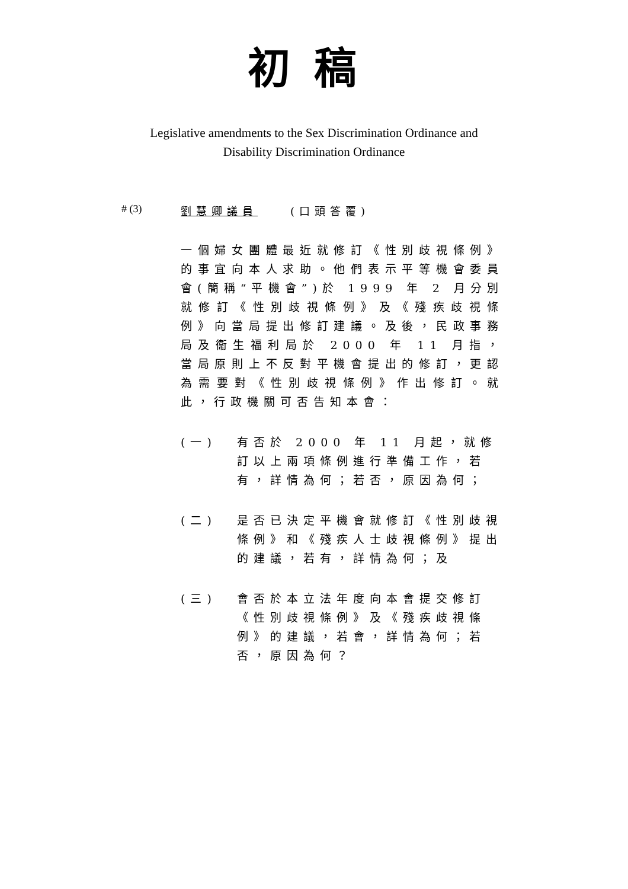初稿
Legislative amendments to the Sex Discrimination Ordinance and
Disability Discrimination Ordinance
# (3) 劉慧卿議員 (口頭答覆)
一個婦女團體最近就修訂《性別歧視條例》的事宜向本人求助。他們表示平等機會委員會(簡稱“平機會”)於 1999 年 2 月分別就修訂《性別歧視條例》及《殘疾歧視條例》向當局提出修訂建議。及後，民政事務局及衞生福利局於 2000 年 11 月指，當局原則上不反對平機會提出的修訂，更認為需要對《性別歧視條例》作出修訂。就此，行政機關可否告知本會：
(一) 有否於 2000 年 11 月起，就修訂以上兩項條例進行準備工作，若有，詳情為何；若否，原因為何；
(二) 是否已決定平機會就修訂《性別歧視條例》和《殘疾人士歧視條例》提出的建議，若有，詳情為何；及
(三) 會否於本立法年度向本會提交修訂《性別歧視條例》及《殘疾歧視條例》的建議，若會，詳情為何；若否，原因為何？